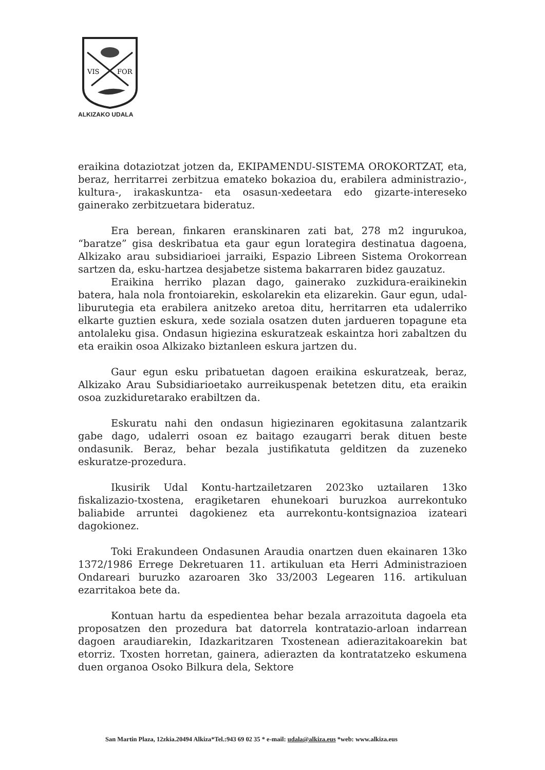VIS
FOR
ALKIZAKO UDALA
eraikina dotaziotzat jotzen da, EKIPAMENDU-SISTEMA OROKORTZAT, eta, beraz, herritarrei zerbitzua emateko bokazioa du, erabilera administrazio-, kultura-, irakaskuntza- eta osasun-xedeetara edo gizarte-intereseko gainerako zerbitzuetara bideratuz.
Era berean, finkaren eranskinaren zati bat, 278 m2 ingurukoa, “baratze” gisa deskribatua eta gaur egun lorategira destinatua dagoena, Alkizako arau subsidiarioei jarraiki, Espazio Libreen Sistema Orokorrean sartzen da, esku-hartzea desjabetze sistema bakarraren bidez gauzatuz.
Eraikina herriko plazan dago, gainerako zuzkidura-eraikinekin batera, hala nola frontoiarekin, eskolarekin eta elizarekin. Gaur egun, udal-liburutegia eta erabilera anitzeko aretoa ditu, herritarren eta udalerriko elkarte guztien eskura, xede soziala osatzen duten jardueren topagune eta antolaleku gisa. Ondasun higiezina eskuratzeak eskaintza hori zabaltzen du eta eraikin osoa Alkizako biztanleen eskura jartzen du.
Gaur egun esku pribatuetan dagoen eraikina eskuratzeak, beraz, Alkizako Arau Subsidiarioetako aurreikuspenak betetzen ditu, eta eraikin osoa zuzkiduretarako erabiltzen da.
Eskuratu nahi den ondasun higiezinaren egokitasuna zalantzarik gabe dago, udalerri osoan ez baitago ezaugarri berak dituen beste ondasunik. Beraz, behar bezala justifikatuta gelditzen da zuzeneko eskuratze-prozedura.
Ikusirik Udal Kontu-hartzailetzaren 2023ko uztailaren 13ko fiskalizazio-txostena, eragiketaren ehunekoari buruzkoa aurrekontuko baliabide arruntei dagokienez eta aurrekontu-kontsignazioa izateari dagokionez.
Toki Erakundeen Ondasunen Araudia onartzen duen ekainaren 13ko 1372/1986 Errege Dekretuaren 11. artikuluan eta Herri Administrazioen Ondareari buruzko azaroaren 3ko 33/2003 Legearen 116. artikuluan ezarritakoa bete da.
Kontuan hartu da espedientea behar bezala arrazoituta dagoela eta proposatzen den prozedura bat datorrela kontratazio-arloan indarrean dagoen araudiarekin, Idazkaritzaren Txostenean adierazitakoarekin bat etorriz. Txosten horretan, gainera, adierazten da kontratatzeko eskumena duen organoa Osoko Bilkura dela, Sektore
San Martin Plaza, 12zkia.20494 Alkiza*Tel.:943 69 02 35 * e-mail: udala@alkiza.eus *web: www.alkiza.eus